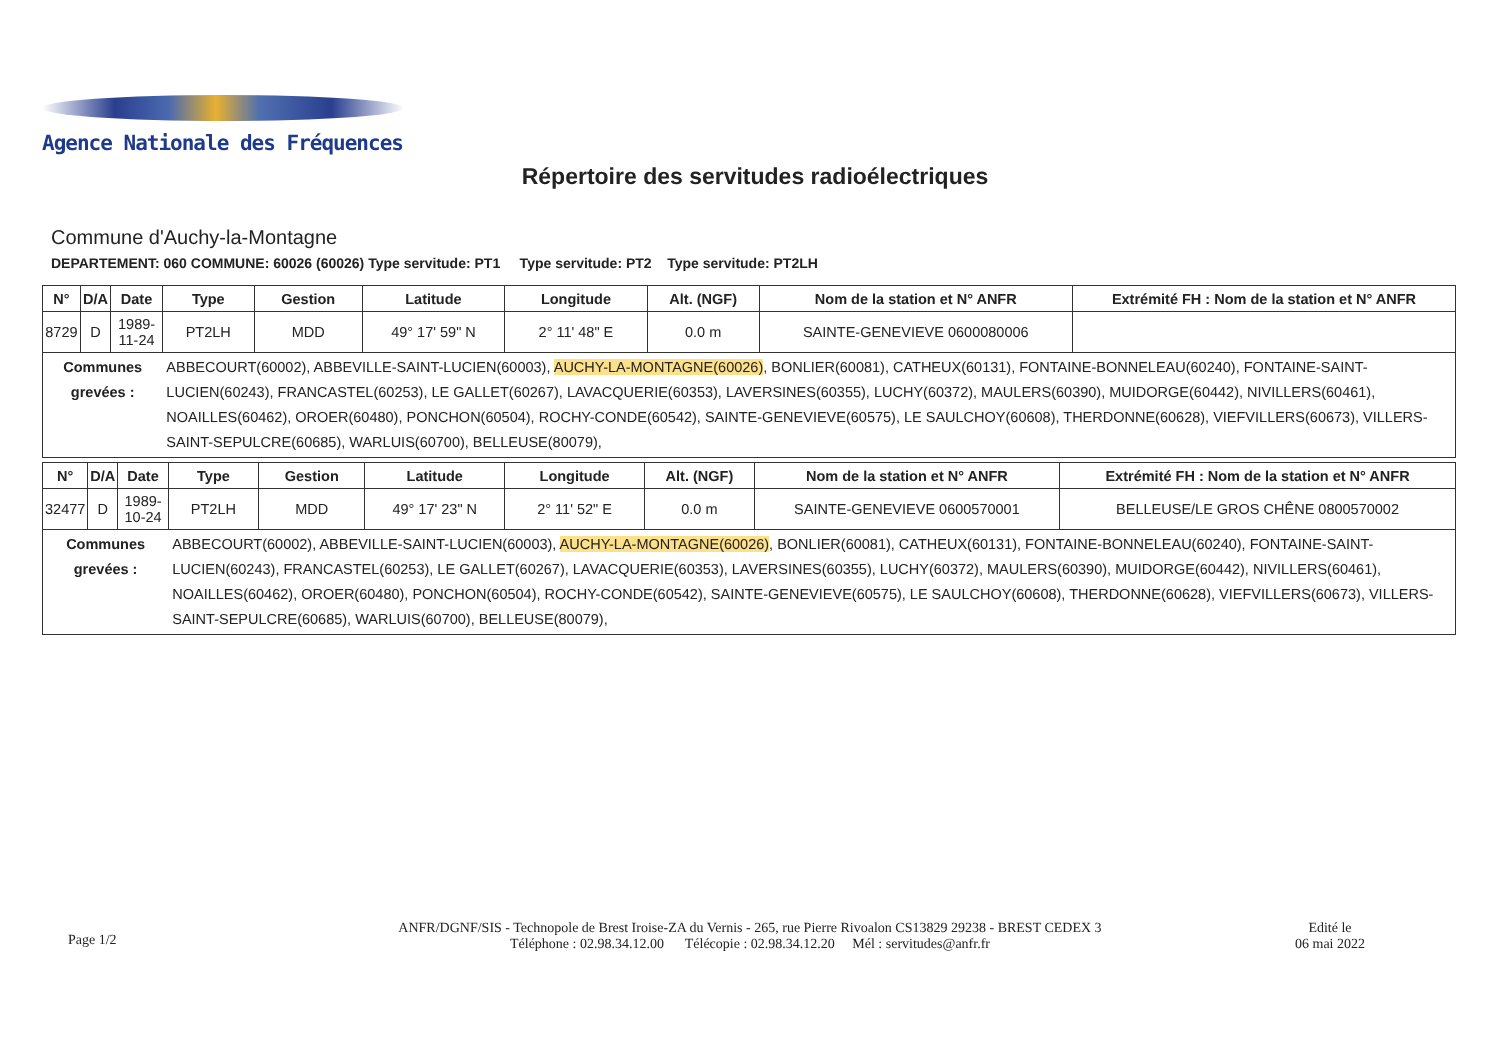Agence Nationale des Fréquences
Répertoire des servitudes radioélectriques
Commune d'Auchy-la-Montagne
DEPARTEMENT: 060 COMMUNE: 60026 (60026) Type servitude: PT1 Type servitude: PT2 Type servitude: PT2LH
| N° | D/A | Date | Type | Gestion | Latitude | Longitude | Alt. (NGF) | Nom de la station et N° ANFR | Extrémité FH : Nom de la station et N° ANFR |
| --- | --- | --- | --- | --- | --- | --- | --- | --- | --- |
| 8729 | D | 1989-11-24 | PT2LH | MDD | 49° 17' 59" N | 2° 11' 48" E | 0.0 m | SAINTE-GENEVIEVE 0600080006 | |
| Communes grevées : | | | ABBECOURT(60002), ABBEVILLE-SAINT-LUCIEN(60003), AUCHY-LA-MONTAGNE(60026) , BONLIER(60081), CATHEUX(60131), FONTAINE-BONNELEAU(60240), FONTAINE-SAINT-LUCIEN(60243), FRANCASTEL(60253), LE GALLET(60267), LAVACQUERIE(60353), LAVERSINES(60355), LUCHY(60372), MAULERS(60390), MUIDORGE(60442), NIVILLERS(60461), NOAILLES(60462), OROER(60480), PONCHON(60504), ROCHY-CONDE(60542), SAINTE-GENEVIEVE(60575), LE SAULCHOY(60608), THERDONNE(60628), VIEFVILLERS(60673), VILLERS-SAINT-SEPULCRE(60685), WARLUIS(60700), BELLEUSE(80079), | | | | | | |
| N° | D/A | Date | Type | Gestion | Latitude | Longitude | Alt. (NGF) | Nom de la station et N° ANFR | Extrémité FH : Nom de la station et N° ANFR |
| --- | --- | --- | --- | --- | --- | --- | --- | --- | --- |
| 32477 | D | 1989-10-24 | PT2LH | MDD | 49° 17' 23" N | 2° 11' 52" E | 0.0 m | SAINTE-GENEVIEVE 0600570001 | BELLEUSE/LE GROS CHÊNE 0800570002 |
| Communes grevées : | | | ABBECOURT(60002), ABBEVILLE-SAINT-LUCIEN(60003), AUCHY-LA-MONTAGNE(60026) , BONLIER(60081), CATHEUX(60131), FONTAINE-BONNELEAU(60240), FONTAINE-SAINT-LUCIEN(60243), FRANCASTEL(60253), LE GALLET(60267), LAVACQUERIE(60353), LAVERSINES(60355), LUCHY(60372), MAULERS(60390), MUIDORGE(60442), NIVILLERS(60461), NOAILLES(60462), OROER(60480), PONCHON(60504), ROCHY-CONDE(60542), SAINTE-GENEVIEVE(60575), LE SAULCHOY(60608), THERDONNE(60628), VIEFVILLERS(60673), VILLERS-SAINT-SEPULCRE(60685), WARLUIS(60700), BELLEUSE(80079), | | | | | | |
Page 1/2
ANFR/DGNF/SIS - Technopole de Brest Iroise-ZA du Vernis - 265, rue Pierre Rivoalon CS13829 29238 - BREST CEDEX 3
Téléphone : 02.98.34.12.00 Télécopie : 02.98.34.12.20 Mél : servitudes@anfr.fr
Edité le
06 mai 2022